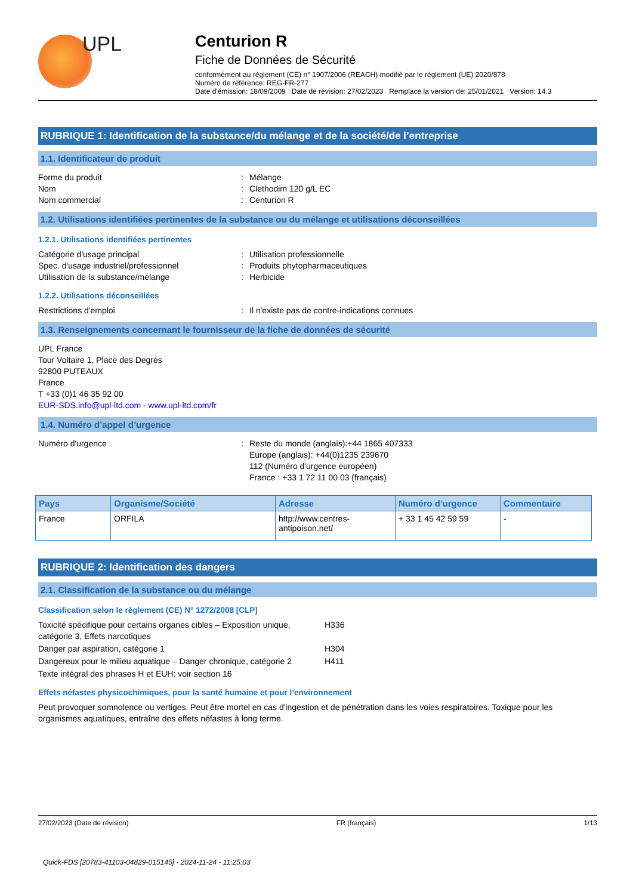UPL
Centurion R
Fiche de Données de Sécurité
conformément au règlement (CE) n° 1907/2006 (REACH) modifié par le règlement (UE) 2020/878
Numéro de référence: REG-FR-277
Date d'émission: 18/09/2009 Date de révision: 27/02/2023 Remplace la version de: 25/01/2021 Version: 14.3
RUBRIQUE 1: Identification de la substance/du mélange et de la société/de l’entreprise
1.1. Identificateur de produit
Forme du produit: Mélange
Nom: Clethodim 120 g/L EC
Nom commercial: Centurion R
1.2. Utilisations identifiées pertinentes de la substance ou du mélange et utilisations déconseillées
1.2.1. Utilisations identifiées pertinentes
Catégorie d'usage principal: Utilisation professionnelle
Spec. d'usage industriel/professionnel: Produits phytopharmaceutiques
Utilisation de la substance/mélange: Herbicide
1.2.2. Utilisations déconseillées
Restrictions d'emploi: Il n'existe pas de contre-indications connues
1.3. Renseignements concernant le fournisseur de la fiche de données de sécurité
UPL France
Tour Voltaire 1, Place des Degrés
92800 PUTEAUX
France
T +33 (0)1 46 35 92 00
EUR-SDS.info@upl-ltd.com - www.upl-ltd.com/fr
1.4. Numéro d’appel d’urgence
Numéro d'urgence: Reste du monde (anglais):+44 1865 407333
Europe (anglais): +44(0)1235 239670
112 (Numéro d'urgence européen)
France : +33 1 72 11 00 03 (français)
| Pays | Organisme/Société | Adresse | Numéro d'urgence | Commentaire |
| --- | --- | --- | --- | --- |
| France | ORFILA | http://www.centres-antipoison.net/ | + 33 1 45 42 59 59 | - |
RUBRIQUE 2: Identification des dangers
2.1. Classification de la substance ou du mélange
Classification selon le règlement (CE) N° 1272/2008 [CLP]
Toxicité spécifique pour certains organes cibles – Exposition unique, catégorie 3, Effets narcotiques H336
Danger par aspiration, catégorie 1 H304
Dangereux pour le milieu aquatique – Danger chronique, catégorie 2 H411
Texte intégral des phrases H et EUH: voir section 16
Effets néfastes physicochimiques, pour la santé humaine et pour l’environnement
Peut provoquer somnolence ou vertiges. Peut être mortel en cas d'ingestion et de pénétration dans les voies respiratoires. Toxique pour les organismes aquatiques, entraîne des effets néfastes à long terme.
27/02/2023 (Date de révision) FR (français) 1/13
Quick-FDS [20783-41103-04829-015145] - 2024-11-24 - 11:25:03